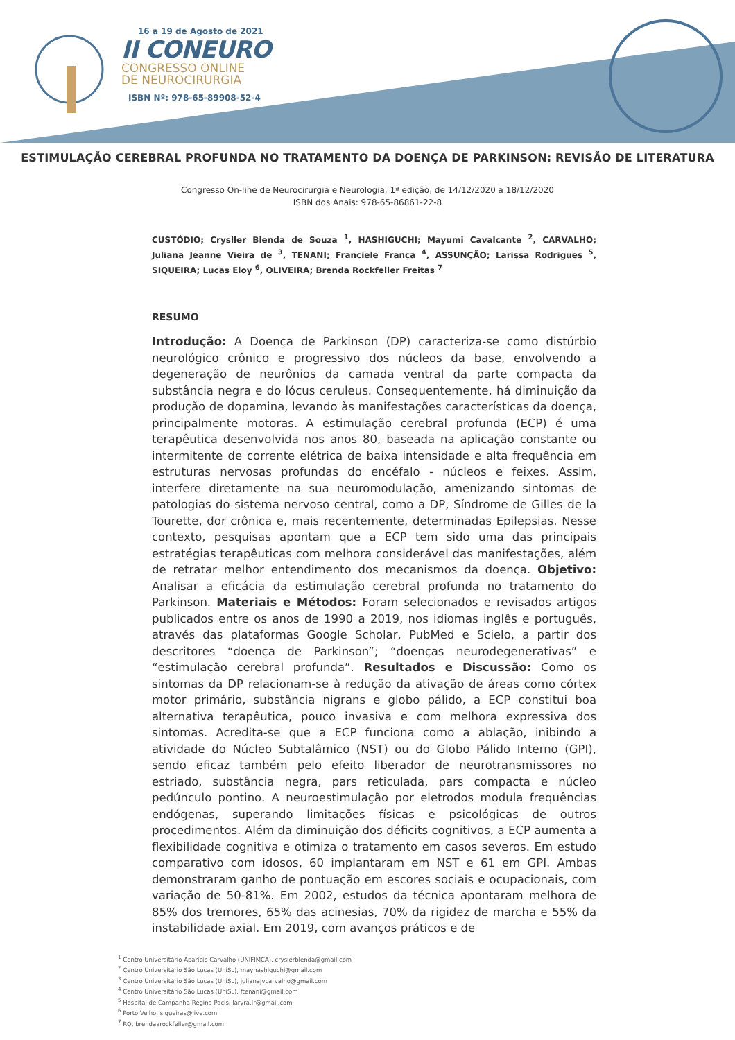16 a 19 de Agosto de 2021
II CONEURO
CONGRESSO ONLINE
DE NEUROCIRURGIA
ISBN Nº: 978-65-89908-52-4
ESTIMULAÇÃO CEREBRAL PROFUNDA NO TRATAMENTO DA DOENÇA DE PARKINSON: REVISÃO DE LITERATURA
Congresso On-line de Neurocirurgia e Neurologia, 1ª edição, de 14/12/2020 a 18/12/2020
ISBN dos Anais: 978-65-86861-22-8
CUSTÓDIO; Crysller Blenda de Souza <sup>1</sup>, HASHIGUCHI; Mayumi Cavalcante <sup>2</sup>, CARVALHO; Juliana Jeanne Vieira de <sup>3</sup>, TENANI; Franciele França <sup>4</sup>, ASSUNÇÃO; Larissa Rodrigues <sup>5</sup>, SIQUEIRA; Lucas Eloy <sup>6</sup>, OLIVEIRA; Brenda Rockfeller Freitas <sup>7</sup>
RESUMO
Introdução: A Doença de Parkinson (DP) caracteriza-se como distúrbio neurológico crônico e progressivo dos núcleos da base, envolvendo a degeneração de neurônios da camada ventral da parte compacta da substância negra e do lócus ceruleus. Consequentemente, há diminuição da produção de dopamina, levando às manifestações características da doença, principalmente motoras. A estimulação cerebral profunda (ECP) é uma terapêutica desenvolvida nos anos 80, baseada na aplicação constante ou intermitente de corrente elétrica de baixa intensidade e alta frequência em estruturas nervosas profundas do encéfalo - núcleos e feixes. Assim, interfere diretamente na sua neuromodulação, amenizando sintomas de patologias do sistema nervoso central, como a DP, Síndrome de Gilles de la Tourette, dor crônica e, mais recentemente, determinadas Epilepsias. Nesse contexto, pesquisas apontam que a ECP tem sido uma das principais estratégias terapêuticas com melhora considerável das manifestações, além de retratar melhor entendimento dos mecanismos da doença. Objetivo: Analisar a eficácia da estimulação cerebral profunda no tratamento do Parkinson. Materiais e Métodos: Foram selecionados e revisados artigos publicados entre os anos de 1990 a 2019, nos idiomas inglês e português, através das plataformas Google Scholar, PubMed e Scielo, a partir dos descritores “doença de Parkinson”; “doenças neurodegenerativas” e “estimulação cerebral profunda”. Resultados e Discussão: Como os sintomas da DP relacionam-se à redução da ativação de áreas como córtex motor primário, substância nigrans e globo pálido, a ECP constitui boa alternativa terapêutica, pouco invasiva e com melhora expressiva dos sintomas. Acredita-se que a ECP funciona como a ablação, inibindo a atividade do Núcleo Subtalâmico (NST) ou do Globo Pálido Interno (GPI), sendo eficaz também pelo efeito liberador de neurotransmissores no estriado, substância negra, pars reticulada, pars compacta e núcleo pedúnculo pontino. A neuroestimulação por eletrodos modula frequências endógenas, superando limitações físicas e psicológicas de outros procedimentos. Além da diminuição dos déficits cognitivos, a ECP aumenta a flexibilidade cognitiva e otimiza o tratamento em casos severos. Em estudo comparativo com idosos, 60 implantaram em NST e 61 em GPI. Ambas demonstraram ganho de pontuação em escores sociais e ocupacionais, com variação de 50-81%. Em 2002, estudos da técnica apontaram melhora de 85% dos tremores, 65% das acinesias, 70% da rigidez de marcha e 55% da instabilidade axial. Em 2019, com avanços práticos e de
<sup>1</sup> Centro Universitário Aparício Carvalho (UNIFIMCA), cryslerblenda@gmail.com
<sup>2</sup> Centro Universitário São Lucas (UniSL), mayhashiguchi@gmail.com
<sup>3</sup> Centro Universitário São Lucas (UniSL), julianajvcarvalho@gmail.com
<sup>4</sup> Centro Universitário São Lucas (UniSL), ftenani@gmail.com
<sup>5</sup> Hospital de Campanha Regina Pacis, laryra.lr@gmail.com
<sup>6</sup> Porto Velho, siqueiras@live.com
<sup>7</sup> RO, brendaarockfeller@gmail.com